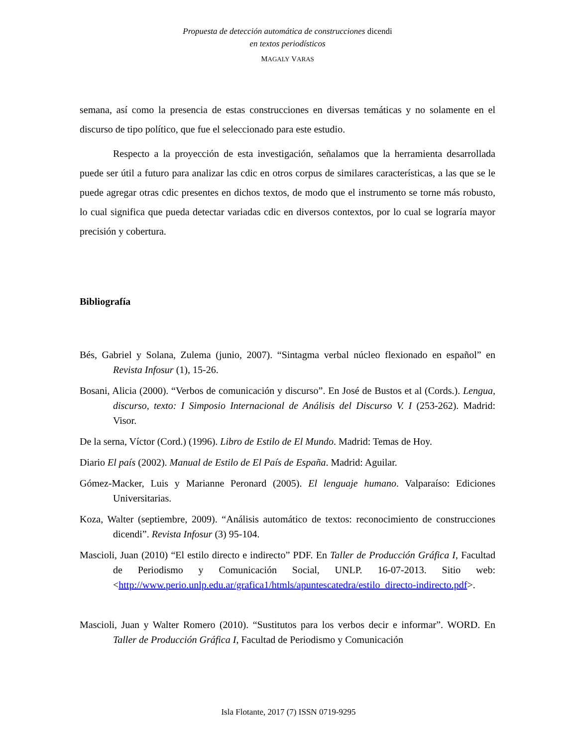Propuesta de detección automática de construcciones dicendi
en textos periodísticos
MAGALY VARAS
semana, así como la presencia de estas construcciones en diversas temáticas y no solamente en el discurso de tipo político, que fue el seleccionado para este estudio.
Respecto a la proyección de esta investigación, señalamos que la herramienta desarrollada puede ser útil a futuro para analizar las cdic en otros corpus de similares características, a las que se le puede agregar otras cdic presentes en dichos textos, de modo que el instrumento se torne más robusto, lo cual significa que pueda detectar variadas cdic en diversos contextos, por lo cual se lograría mayor precisión y cobertura.
Bibliografía
Bés, Gabriel y Solana, Zulema (junio, 2007). “Sintagma verbal núcleo flexionado en español” en Revista Infosur (1), 15-26.
Bosani, Alicia (2000). “Verbos de comunicación y discurso”. En José de Bustos et al (Cords.). Lengua, discurso, texto: I Simposio Internacional de Análisis del Discurso V. I (253-262). Madrid: Visor.
De la serna, Víctor (Cord.) (1996). Libro de Estilo de El Mundo. Madrid: Temas de Hoy.
Diario El país (2002). Manual de Estilo de El País de España. Madrid: Aguilar.
Gómez-Macker, Luis y Marianne Peronard (2005). El lenguaje humano. Valparaíso: Ediciones Universitarias.
Koza, Walter (septiembre, 2009). “Análisis automático de textos: reconocimiento de construcciones dicendi”. Revista Infosur (3) 95-104.
Mascioli, Juan (2010) “El estilo directo e indirecto” PDF. En Taller de Producción Gráfica I, Facultad de Periodismo y Comunicación Social, UNLP. 16-07-2013. Sitio web: <http://www.perio.unlp.edu.ar/grafica1/htmls/apuntescatedra/estilo_directo-indirecto.pdf>.
Mascioli, Juan y Walter Romero (2010). “Sustitutos para los verbos decir e informar”. WORD. En Taller de Producción Gráfica I, Facultad de Periodismo y Comunicación
Isla Flotante, 2017 (7) ISSN 0719-9295